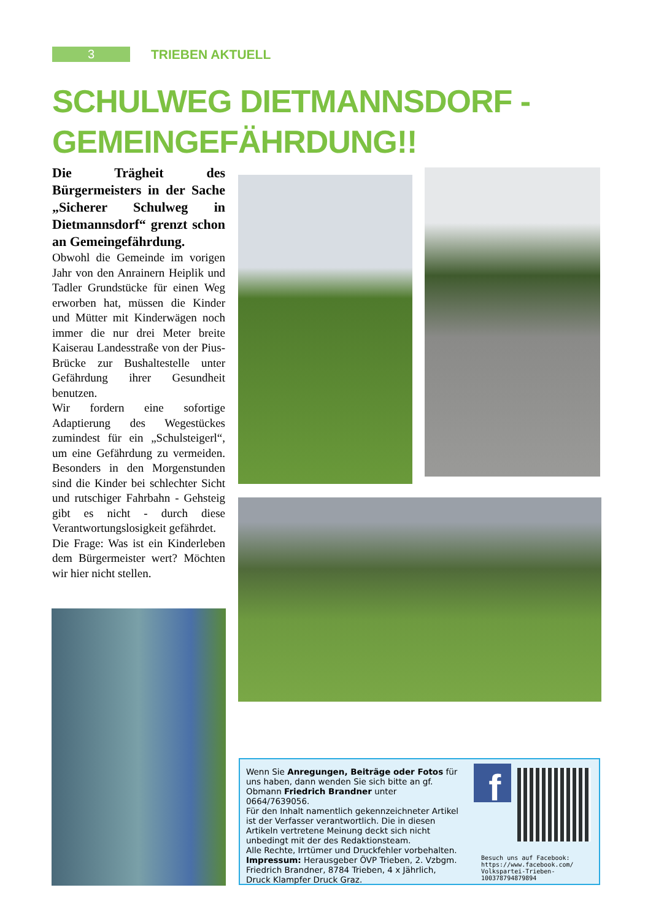3
TRIEBEN AKTUELL
SCHULWEG DIETMANNSDORF -
GEMEINGEFÄHRDUNG!!
Die Trägheit des Bürgermeisters in der Sache „Sicherer Schulweg in Dietmannsdorf“ grenzt schon an Gemeingefährdung.
Obwohl die Gemeinde im vorigen Jahr von den Anrainern Heiplik und Tadler Grundstücke für einen Weg erworben hat, müssen die Kinder und Mütter mit Kinderwägen noch immer die nur drei Meter breite Kaiserau Landesstraße von der Pius-Brücke zur Bushaltestelle unter Gefährdung ihrer Gesundheit benutzen.
Wir fordern eine sofortige Adaptierung des Wegestückes zumindest für ein „Schulsteigerl“, um eine Gefährdung zu vermeiden. Besonders in den Morgenstunden sind die Kinder bei schlechter Sicht und rutschiger Fahrbahn - Gehsteig gibt es nicht - durch diese Verantwortungslosigkeit gefährdet.
Die Frage: Was ist ein Kinderleben dem Bürgermeister wert? Möchten wir hier nicht stellen.
Wenn Sie Anregungen, Beiträge oder Fotos für uns haben, dann wenden Sie sich bitte an gf. Obmann Friedrich Brandner unter 0664/7639056.
Für den Inhalt namentlich gekennzeichneter Artikel ist der Verfasser verantwortlich. Die in diesen Artikeln vertretene Meinung deckt sich nicht unbedingt mit der des Redaktionsteam.
Alle Rechte, Irrtümer und Druckfehler vorbehalten.
Impressum: Herausgeber ÖVP Trieben, 2. Vzbgm. Friedrich Brandner, 8784 Trieben, 4 x Jährlich,
Druck Klampfer Druck Graz.
f
Besuch uns auf Facebook:
https://www.facebook.com/
Volkspartei-Trieben-
100378794879894